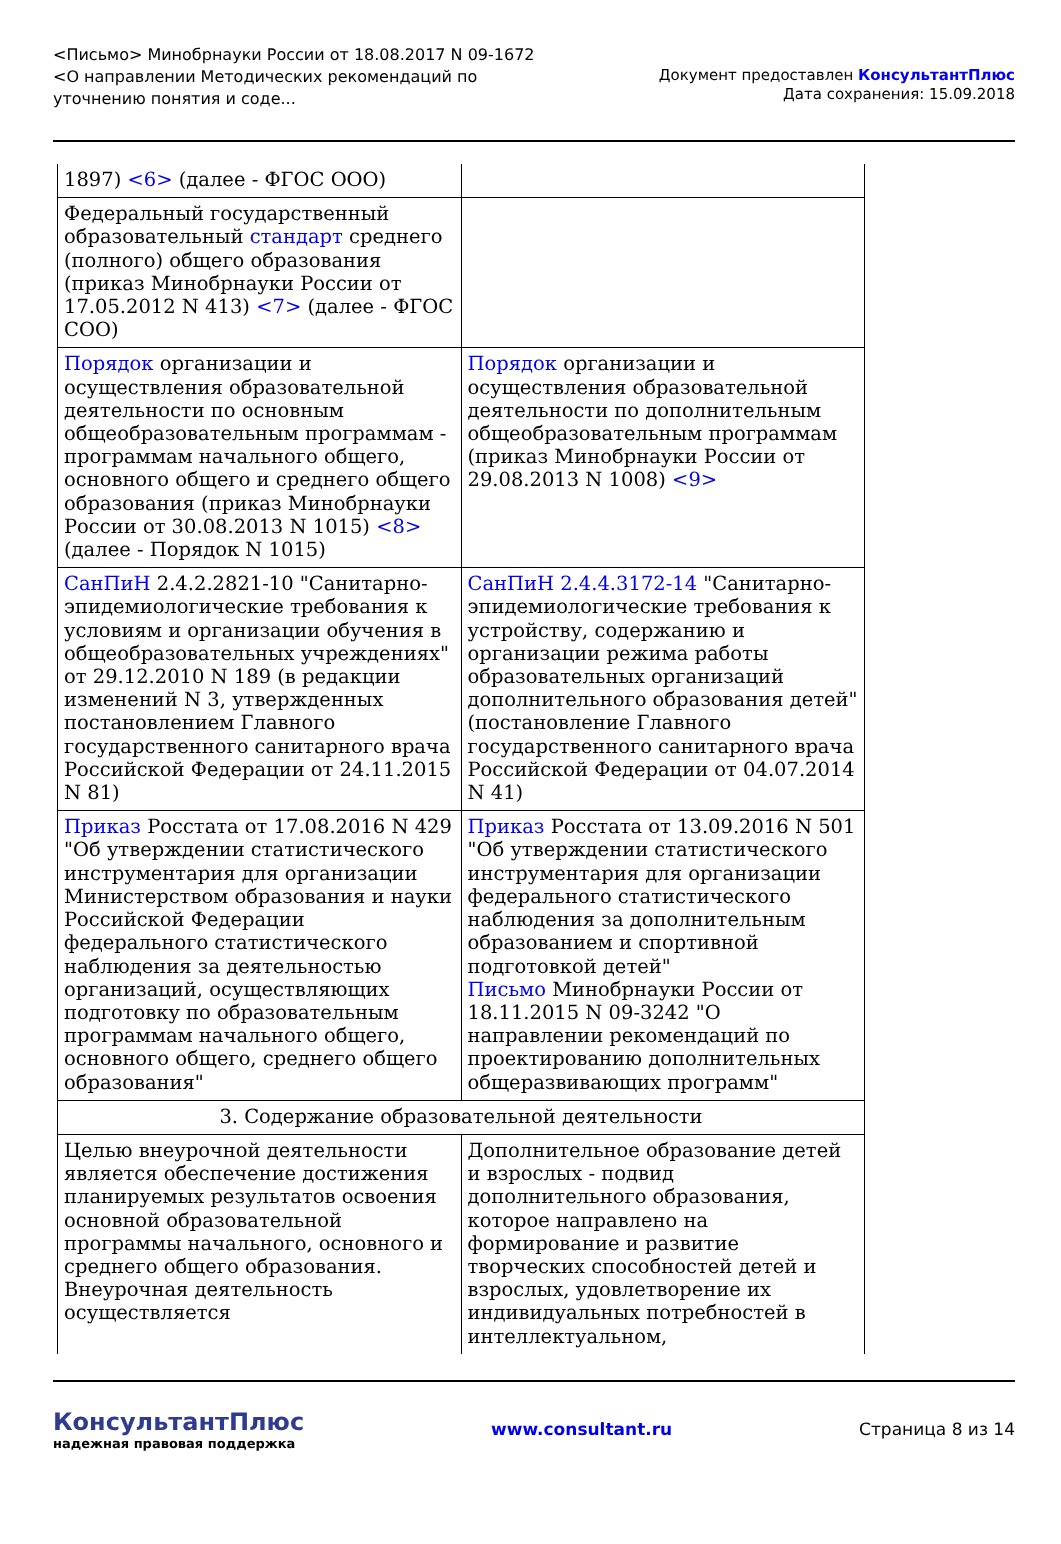<Письмо> Минобрнауки России от 18.08.2017 N 09-1672
<О направлении Методических рекомендаций по уточнению понятия и соде...
Документ предоставлен КонсультантПлюс
Дата сохранения: 15.09.2018
| 1897) <6> (далее - ФГОС ООО) | |
| Федеральный государственный образовательный стандарт среднего (полного) общего образования (приказ Минобрнауки России от 17.05.2012 N 413) <7> (далее - ФГОС СОО) | |
| Порядок организации и осуществления образовательной деятельности по основным общеобразовательным программам - программам начального общего, основного общего и среднего общего образования (приказ Минобрнауки России от 30.08.2013 N 1015) <8> (далее - Порядок N 1015) | Порядок организации и осуществления образовательной деятельности по дополнительным общеобразовательным программам (приказ Минобрнауки России от 29.08.2013 N 1008) <9> |
| СанПиН 2.4.2.2821-10 "Санитарно-эпидемиологические требования к условиям и организации обучения в общеобразовательных учреждениях" от 29.12.2010 N 189 (в редакции изменений N 3, утвержденных постановлением Главного государственного санитарного врача Российской Федерации от 24.11.2015 N 81) | СанПиН 2.4.4.3172-14 "Санитарно-эпидемиологические требования к устройству, содержанию и организации режима работы образовательных организаций дополнительного образования детей" (постановление Главного государственного санитарного врача Российской Федерации от 04.07.2014 N 41) |
| Приказ Росстата от 17.08.2016 N 429 "Об утверждении статистического инструментария для организации Министерством образования и науки Российской Федерации федерального статистического наблюдения за деятельностью организаций, осуществляющих подготовку по образовательным программам начального общего, основного общего, среднего общего образования" | Приказ Росстата от 13.09.2016 N 501 "Об утверждении статистического инструментария для организации федерального статистического наблюдения за дополнительным образованием и спортивной подготовкой детей" Письмо Минобрнауки России от 18.11.2015 N 09-3242 "О направлении рекомендаций по проектированию дополнительных общеразвивающих программ" |
| 3. Содержание образовательной деятельности | |
| Целью внеурочной деятельности является обеспечение достижения планируемых результатов освоения основной образовательной программы начального, основного и среднего общего образования. Внеурочная деятельность осуществляется | Дополнительное образование детей и взрослых - подвид дополнительного образования, которое направлено на формирование и развитие творческих способностей детей и взрослых, удовлетворение их индивидуальных потребностей в интеллектуальном, |
КонсультантПлюс
надежная правовая поддержка
www.consultant.ru Страница 8 из 14